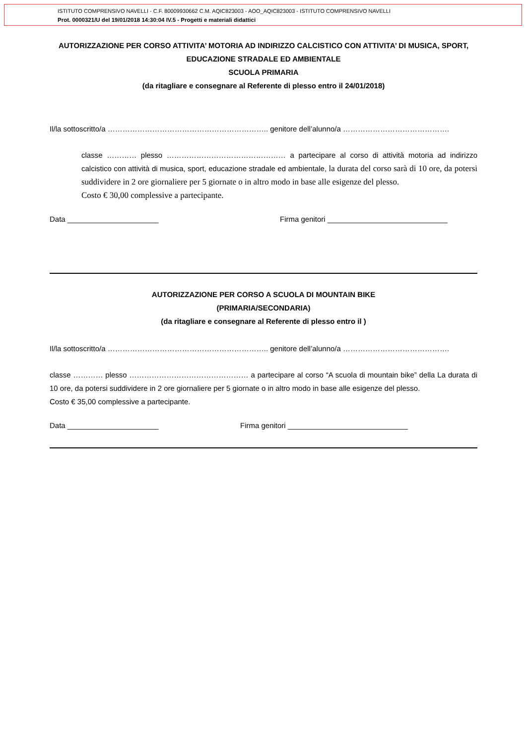ISTITUTO COMPRENSIVO NAVELLI - C.F. 80009930662 C.M. AQIC823003 - AOO_AQIC823003 - ISTITUTO COMPRENSIVO NAVELLI
Prot. 0000321/U del 19/01/2018 14:30:04 IV.5 - Progetti e materiali didattici
AUTORIZZAZIONE PER CORSO ATTIVITA’ MOTORIA AD INDIRIZZO CALCISTICO CON ATTIVITA’ DI MUSICA, SPORT, EDUCAZIONE STRADALE ED AMBIENTALE
SCUOLA PRIMARIA
(da ritagliare e consegnare al Referente di plesso entro il 24/01/2018)
Il/la sottoscritto/a ……………………………………………………….. genitore dell’alunno/a …………………………………….
classe ………… plesso ………………………………………… a partecipare al corso di attività motoria ad indirizzo calcistico con attività di musica, sport, educazione stradale ed ambientale, la durata del corso sarà di 10 ore, da potersi suddividere in 2 ore giornaliere per 5 giornate o in altro modo in base alle esigenze del plesso.
Costo € 30,00 complessive a partecipante.
Data ______________________ Firma genitori _____________________________
AUTORIZZAZIONE PER CORSO A SCUOLA DI MOUNTAIN BIKE
(PRIMARIA/SECONDARIA)
(da ritagliare e consegnare al Referente di plesso entro il )
Il/la sottoscritto/a ……………………………………………………….. genitore dell’alunno/a …………………………………….
classe ………… plesso ………………………………………… a partecipare al corso “A scuola di mountain bike” della La durata di 10 ore, da potersi suddividere in 2 ore giornaliere per 5 giornate o in altro modo in base alle esigenze del plesso.
Costo € 35,00 complessive a partecipante.
Data ______________________ Firma genitori _____________________________